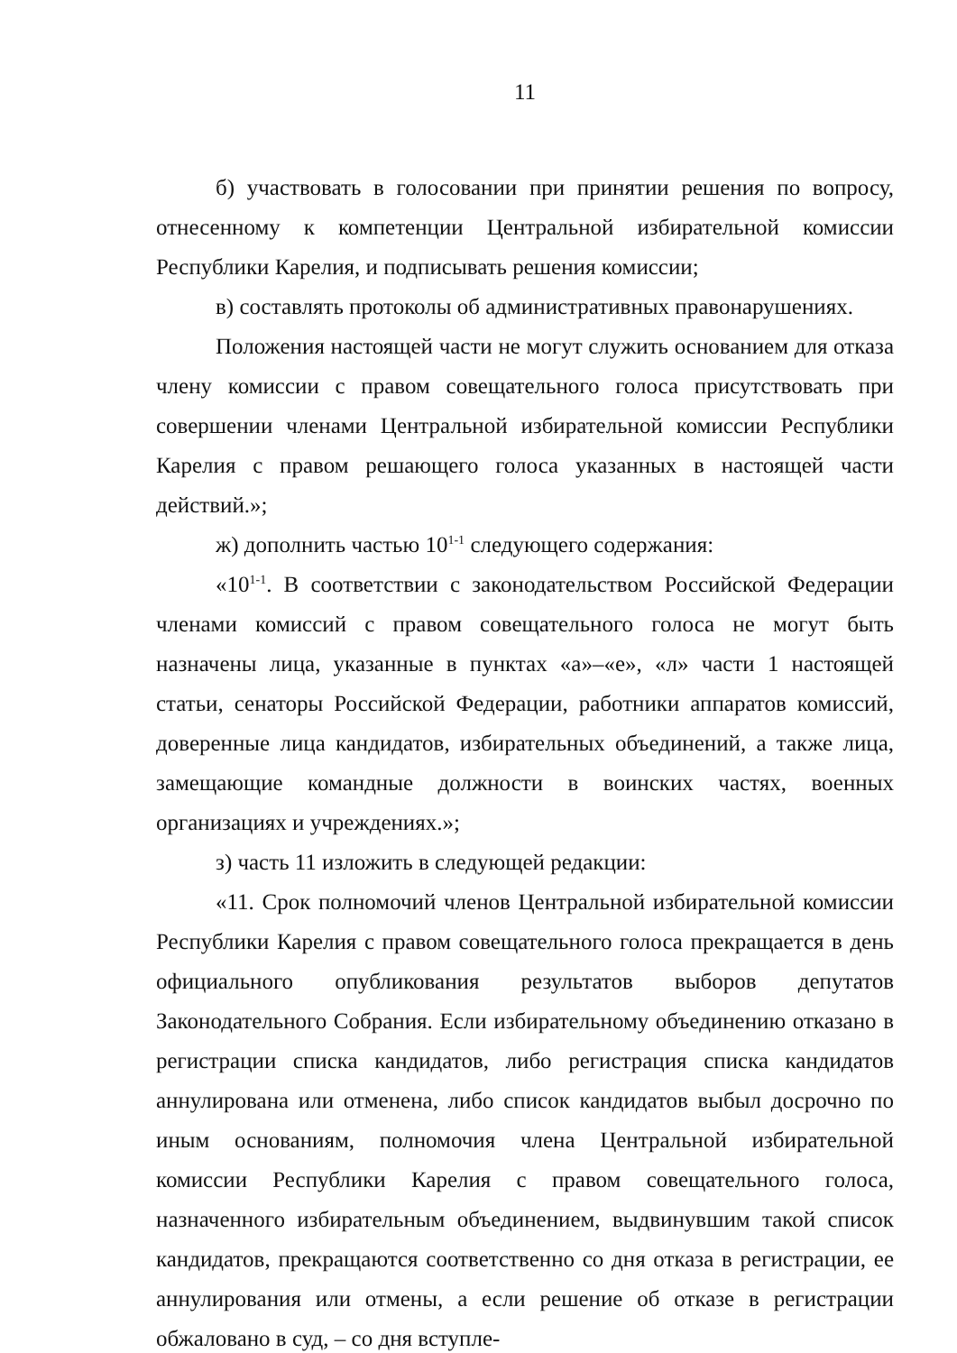11
б) участвовать в голосовании при принятии решения по вопросу, отнесенному к компетенции Центральной избирательной комиссии Республики Карелия, и подписывать решения комиссии;
в) составлять протоколы об административных правонарушениях.
Положения настоящей части не могут служить основанием для отказа члену комиссии с правом совещательного голоса присутствовать при совершении членами Центральной избирательной комиссии Республики Карелия с правом решающего голоса указанных в настоящей части действий.»;
ж) дополнить частью 10<sup>1-1</sup> следующего содержания:
«10<sup>1-1</sup>. В соответствии с законодательством Российской Федерации членами комиссий с правом совещательного голоса не могут быть назначены лица, указанные в пунктах «а»–«е», «л» части 1 настоящей статьи, сенаторы Российской Федерации, работники аппаратов комиссий, доверенные лица кандидатов, избирательных объединений, а также лица, замещающие командные должности в воинских частях, военных организациях и учреждениях.»;
з) часть 11 изложить в следующей редакции:
«11. Срок полномочий членов Центральной избирательной комиссии Республики Карелия с правом совещательного голоса прекращается в день официального опубликования результатов выборов депутатов Законодательного Собрания. Если избирательному объединению отказано в регистрации списка кандидатов, либо регистрация списка кандидатов аннулирована или отменена, либо список кандидатов выбыл досрочно по иным основаниям, полномочия члена Центральной избирательной комиссии Республики Карелия с правом совещательного голоса, назначенного избирательным объединением, выдвинувшим такой список кандидатов, прекращаются соответственно со дня отказа в регистрации, ее аннулирования или отмены, а если решение об отказе в регистрации обжаловано в суд, – со дня вступле-